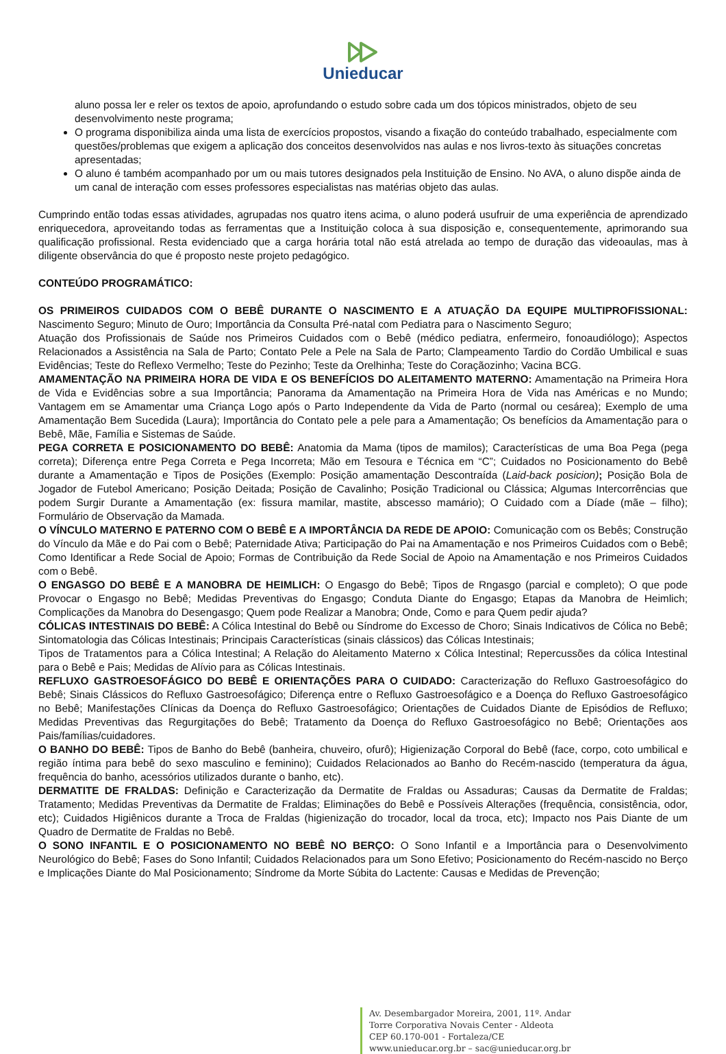Unieducar
aluno possa ler e reler os textos de apoio, aprofundando o estudo sobre cada um dos tópicos ministrados, objeto de seu desenvolvimento neste programa;
O programa disponibiliza ainda uma lista de exercícios propostos, visando a fixação do conteúdo trabalhado, especialmente com questões/problemas que exigem a aplicação dos conceitos desenvolvidos nas aulas e nos livros-texto às situações concretas apresentadas;
O aluno é também acompanhado por um ou mais tutores designados pela Instituição de Ensino. No AVA, o aluno dispõe ainda de um canal de interação com esses professores especialistas nas matérias objeto das aulas.
Cumprindo então todas essas atividades, agrupadas nos quatro itens acima, o aluno poderá usufruir de uma experiência de aprendizado enriquecedora, aproveitando todas as ferramentas que a Instituição coloca à sua disposição e, consequentemente, aprimorando sua qualificação profissional. Resta evidenciado que a carga horária total não está atrelada ao tempo de duração das videoaulas, mas à diligente observância do que é proposto neste projeto pedagógico.
CONTEÚDO PROGRAMÁTICO:
OS PRIMEIROS CUIDADOS COM O BEBÊ DURANTE O NASCIMENTO E A ATUAÇÃO DA EQUIPE MULTIPROFISSIONAL: Nascimento Seguro; Minuto de Ouro; Importância da Consulta Pré-natal com Pediatra para o Nascimento Seguro;
Atuação dos Profissionais de Saúde nos Primeiros Cuidados com o Bebê (médico pediatra, enfermeiro, fonoaudiólogo); Aspectos Relacionados a Assistência na Sala de Parto; Contato Pele a Pele na Sala de Parto; Clampeamento Tardio do Cordão Umbilical e suas Evidências; Teste do Reflexo Vermelho; Teste do Pezinho; Teste da Orelhinha; Teste do Coraçãozinho; Vacina BCG.
AMAMENTAÇÃO NA PRIMEIRA HORA DE VIDA E OS BENEFÍCIOS DO ALEITAMENTO MATERNO: Amamentação na Primeira Hora de Vida e Evidências sobre a sua Importância; Panorama da Amamentação na Primeira Hora de Vida nas Américas e no Mundo; Vantagem em se Amamentar uma Criança Logo após o Parto Independente da Vida de Parto (normal ou cesárea); Exemplo de uma Amamentação Bem Sucedida (Laura); Importância do Contato pele a pele para a Amamentação; Os benefícios da Amamentação para o Bebê, Mãe, Família e Sistemas de Saúde.
PEGA CORRETA E POSICIONAMENTO DO BEBÊ: Anatomia da Mama (tipos de mamilos); Características de uma Boa Pega (pega correta); Diferença entre Pega Correta e Pega Incorreta; Mão em Tesoura e Técnica em “C”; Cuidados no Posicionamento do Bebê durante a Amamentação e Tipos de Posições (Exemplo: Posição amamentação Descontraída (Laid-back posicion); Posição Bola de Jogador de Futebol Americano; Posição Deitada; Posição de Cavalinho; Posição Tradicional ou Clássica; Algumas Intercorrências que podem Surgir Durante a Amamentação (ex: fissura mamilar, mastite, abscesso mamário); O Cuidado com a Díade (mãe – filho); Formulário de Observação da Mamada.
O VÍNCULO MATERNO E PATERNO COM O BEBÊ E A IMPORTÂNCIA DA REDE DE APOIO: Comunicação com os Bebês; Construção do Vínculo da Mãe e do Pai com o Bebê; Paternidade Ativa; Participação do Pai na Amamentação e nos Primeiros Cuidados com o Bebê; Como Identificar a Rede Social de Apoio; Formas de Contribuição da Rede Social de Apoio na Amamentação e nos Primeiros Cuidados com o Bebê.
O ENGASGO DO BEBÊ E A MANOBRA DE HEIMLICH: O Engasgo do Bebê; Tipos de Rngasgo (parcial e completo); O que pode Provocar o Engasgo no Bebê; Medidas Preventivas do Engasgo; Conduta Diante do Engasgo; Etapas da Manobra de Heimlich; Complicações da Manobra do Desengasgo; Quem pode Realizar a Manobra; Onde, Como e para Quem pedir ajuda?
CÓLICAS INTESTINAIS DO BEBÊ: A Cólica Intestinal do Bebê ou Síndrome do Excesso de Choro; Sinais Indicativos de Cólica no Bebê; Sintomatologia das Cólicas Intestinais; Principais Características (sinais clássicos) das Cólicas Intestinais;
Tipos de Tratamentos para a Cólica Intestinal; A Relação do Aleitamento Materno x Cólica Intestinal; Repercussões da cólica Intestinal para o Bebê e Pais; Medidas de Alívio para as Cólicas Intestinais.
REFLUXO GASTROESOFÁGICO DO BEBÊ E ORIENTAÇÕES PARA O CUIDADO: Caracterização do Refluxo Gastroesofágico do Bebê; Sinais Clássicos do Refluxo Gastroesofágico; Diferença entre o Refluxo Gastroesofágico e a Doença do Refluxo Gastroesofágico no Bebê; Manifestações Clínicas da Doença do Refluxo Gastroesofágico; Orientações de Cuidados Diante de Episódios de Refluxo; Medidas Preventivas das Regurgitações do Bebê; Tratamento da Doença do Refluxo Gastroesofágico no Bebê; Orientações aos Pais/famílias/cuidadores.
O BANHO DO BEBÊ: Tipos de Banho do Bebê (banheira, chuveiro, ofurô); Higienização Corporal do Bebê (face, corpo, coto umbilical e região íntima para bebê do sexo masculino e feminino); Cuidados Relacionados ao Banho do Recém-nascido (temperatura da água, frequência do banho, acessórios utilizados durante o banho, etc).
DERMATITE DE FRALDAS: Definição e Caracterização da Dermatite de Fraldas ou Assaduras; Causas da Dermatite de Fraldas; Tratamento; Medidas Preventivas da Dermatite de Fraldas; Eliminações do Bebê e Possíveis Alterações (frequência, consistência, odor, etc); Cuidados Higiênicos durante a Troca de Fraldas (higienização do trocador, local da troca, etc); Impacto nos Pais Diante de um Quadro de Dermatite de Fraldas no Bebê.
O SONO INFANTIL E O POSICIONAMENTO NO BEBÊ NO BERÇO: O Sono Infantil e a Importância para o Desenvolvimento Neurológico do Bebê; Fases do Sono Infantil; Cuidados Relacionados para um Sono Efetivo; Posicionamento do Recém-nascido no Berço e Implicações Diante do Mal Posicionamento; Síndrome da Morte Súbita do Lactente: Causas e Medidas de Prevenção;
Av. Desembargador Moreira, 2001, 11º. Andar
Torre Corporativa Novais Center - Aldeota
CEP 60.170-001 - Fortaleza/CE
www.unieducar.org.br – sac@unieducar.org.br